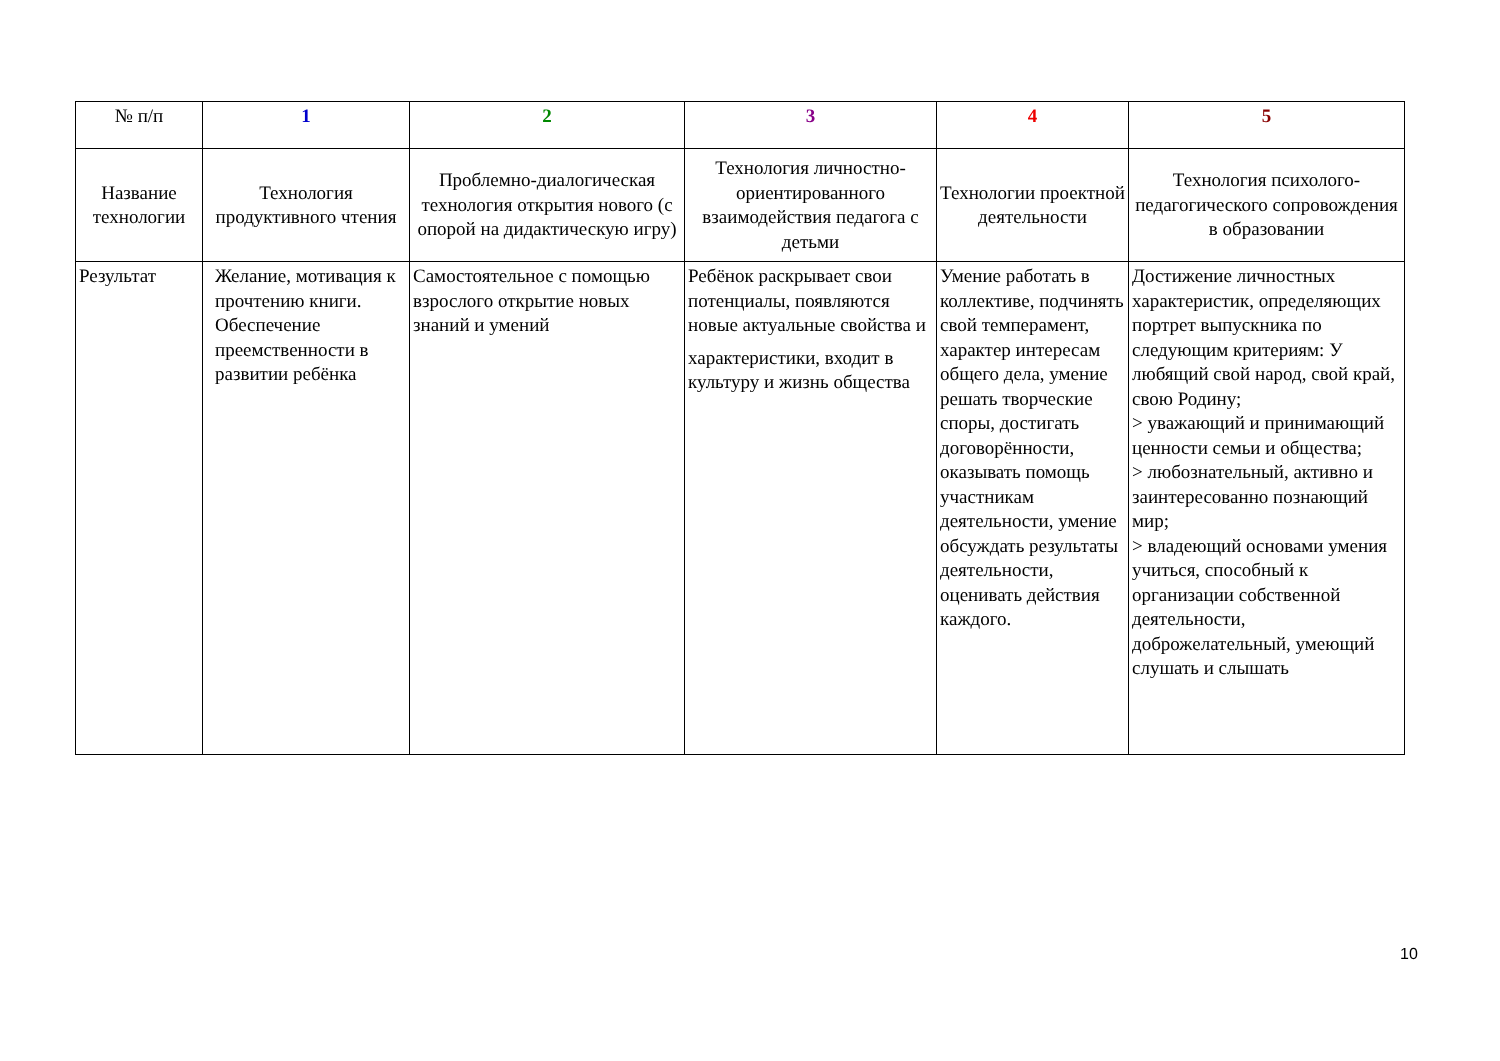| № п/п | 1 | 2 | 3 | 4 | 5 |
| Название технологии | Технология продуктивного чтения | Проблемно-диалогическая технология открытия нового (с опорой на дидактическую игру) | Технология личностно-ориентированного взаимодействия педагога с детьми | Технологии проектной деятельности | Технология психолого-педагогического сопровождения в образовании |
| Результат | Желание, мотивация к прочтению книги. Обеспечение преемственности в развитии ребёнка | Самостоятельное с помощью взрослого открытие новых знаний и умений | Ребёнок раскрывает свои потенциалы, появляются новые актуальные свойства и характеристики, входит в культуру и жизнь общества | Умение работать в коллективе, подчинять свой темперамент, характер интересам общего дела, умение решать творческие споры, достигать договорённости, оказывать помощь участникам деятельности, умение обсуждать результаты деятельности, оценивать действия каждого. | Достижение личностных характеристик, определяющих портрет выпускника по следующим критериям: У любящий свой народ, свой край, свою Родину; > уважающий и принимающий ценности семьи и общества; > любознательный, активно и заинтересованно познающий мир; > владеющий основами умения учиться, способный к организации собственной деятельности, доброжелательный, умеющий слушать и слышать |
10